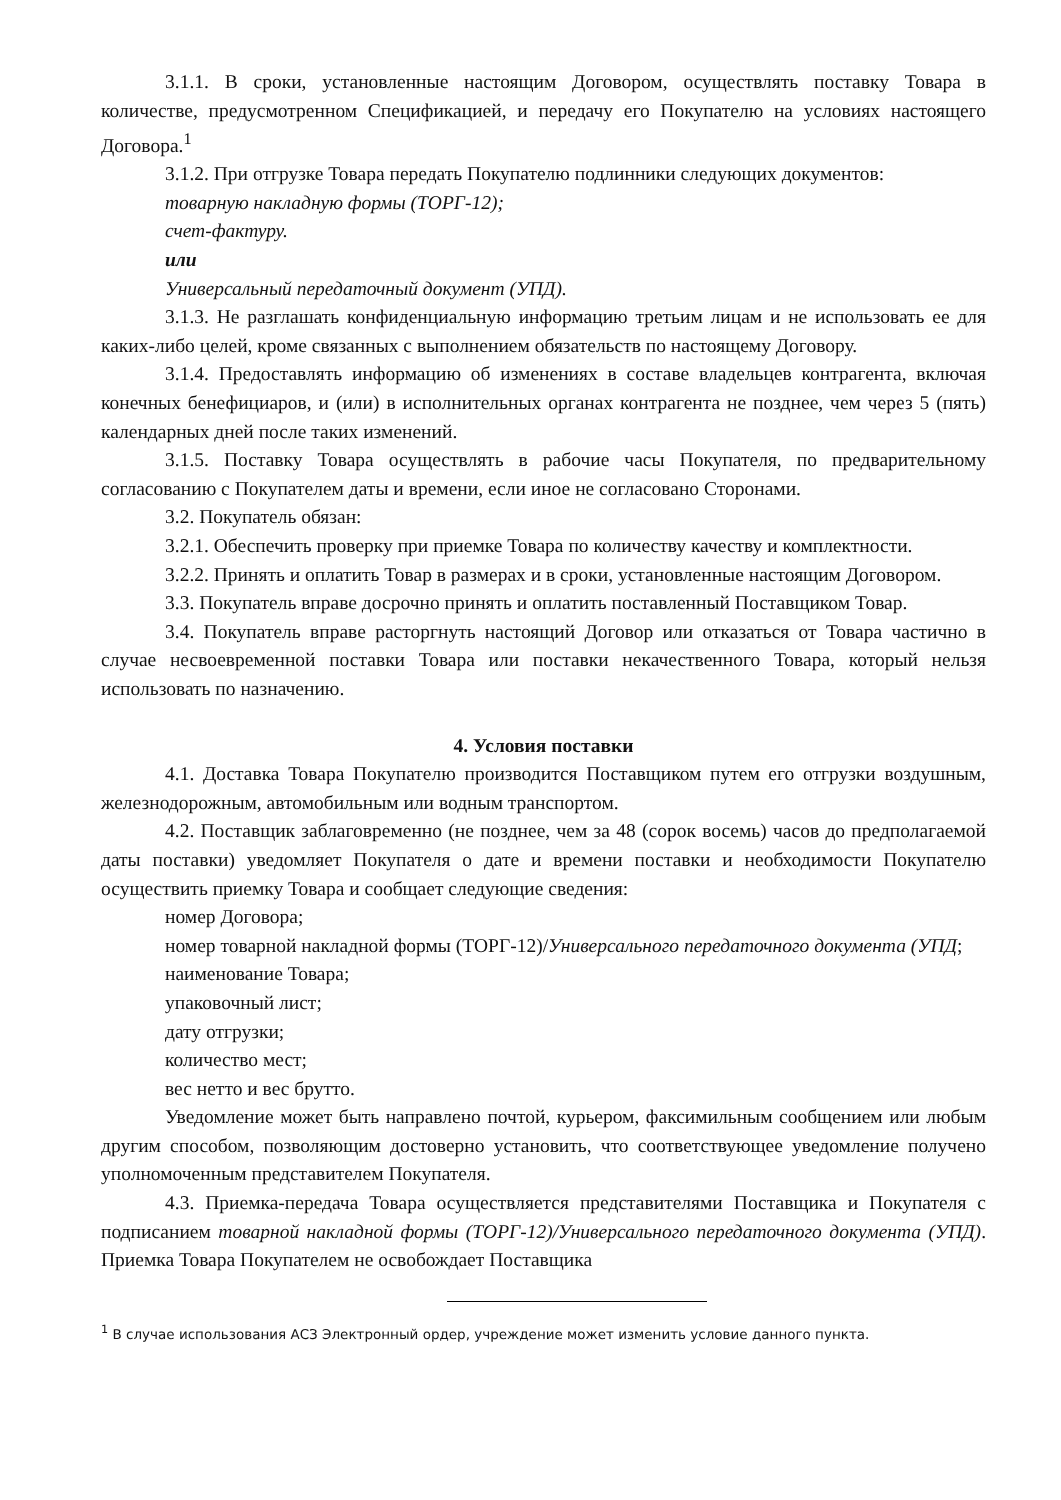3.1.1. В сроки, установленные настоящим Договором, осуществлять поставку Товара в количестве, предусмотренном Спецификацией, и передачу его Покупателю на условиях настоящего Договора.<sup>1</sup>
3.1.2. При отгрузке Товара передать Покупателю подлинники следующих документов:
товарную накладную формы (ТОРГ-12);
счет-фактуру.
или
Универсальный передаточный документ (УПД).
3.1.3. Не разглашать конфиденциальную информацию третьим лицам и не использовать ее для каких-либо целей, кроме связанных с выполнением обязательств по настоящему Договору.
3.1.4. Предоставлять информацию об изменениях в составе владельцев контрагента, включая конечных бенефициаров, и (или) в исполнительных органах контрагента не позднее, чем через 5 (пять) календарных дней после таких изменений.
3.1.5. Поставку Товара осуществлять в рабочие часы Покупателя, по предварительному согласованию с Покупателем даты и времени, если иное не согласовано Сторонами.
3.2. Покупатель обязан:
3.2.1. Обеспечить проверку при приемке Товара по количеству качеству и комплектности.
3.2.2. Принять и оплатить Товар в размерах и в сроки, установленные настоящим Договором.
3.3. Покупатель вправе досрочно принять и оплатить поставленный Поставщиком Товар.
3.4. Покупатель вправе расторгнуть настоящий Договор или отказаться от Товара частично в случае несвоевременной поставки Товара или поставки некачественного Товара, который нельзя использовать по назначению.
4. Условия поставки
4.1. Доставка Товара Покупателю производится Поставщиком путем его отгрузки воздушным, железнодорожным, автомобильным или водным транспортом.
4.2. Поставщик заблаговременно (не позднее, чем за 48 (сорок восемь) часов до предполагаемой даты поставки) уведомляет Покупателя о дате и времени поставки и необходимости Покупателю осуществить приемку Товара и сообщает следующие сведения:
номер Договора;
номер товарной накладной формы (ТОРГ-12)/Универсального передаточного документа (УПД;
наименование Товара;
упаковочный лист;
дату отгрузки;
количество мест;
вес нетто и вес брутто.
Уведомление может быть направлено почтой, курьером, факсимильным сообщением или любым другим способом, позволяющим достоверно установить, что соответствующее уведомление получено уполномоченным представителем Покупателя.
4.3. Приемка-передача Товара осуществляется представителями Поставщика и Покупателя с подписанием товарной накладной формы (ТОРГ-12)/Универсального передаточного документа (УПД). Приемка Товара Покупателем не освобождает Поставщика
<sup>1</sup> В случае использования АСЗ Электронный ордер, учреждение может изменить условие данного пункта.